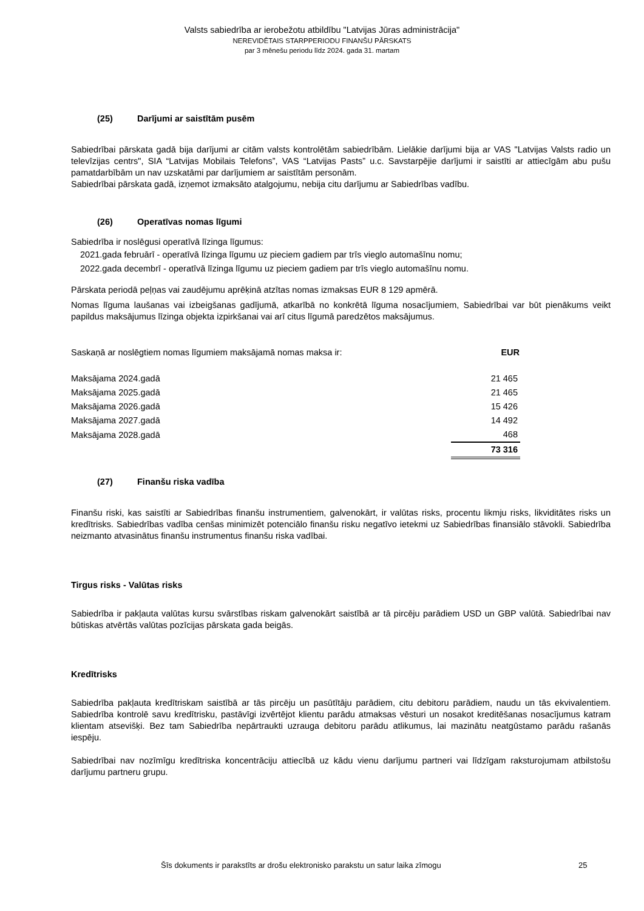Valsts sabiedrība ar ierobežotu atbildību "Latvijas Jūras administrācija"
NEREVIDĒTAIS STARPPERIODU FINANŠU PĀRSKATS
par 3 mēnešu periodu līdz 2024. gada 31. martam
(25) Darījumi ar saistītām pusēm
Sabiedrībai pārskata gadā bija darījumi ar citām valsts kontrolētām sabiedrībām. Lielākie darījumi bija ar VAS "Latvijas Valsts radio un televīzijas centrs", SIA “Latvijas Mobilais Telefons”, VAS “Latvijas Pasts” u.c. Savstarpējie darījumi ir saistīti ar attiecīgām abu pušu pamatdarbībām un nav uzskatāmi par darījumiem ar saistītām personām.
Sabiedrībai pārskata gadā, izņemot izmaksāto atalgojumu, nebija citu darījumu ar Sabiedrības vadību.
(26) Operatīvas nomas līgumi
Sabiedrība ir noslēgusi operatīvā līzinga līgumus:
2021.gada februārī - operatīvā līzinga līgumu uz pieciem gadiem par trīs vieglo automašīnu nomu;
2022.gada decembrī - operatīvā līzinga līgumu uz pieciem gadiem par trīs vieglo automašīnu nomu.
Pārskata periodā peļņas vai zaudējumu aprēķinā atzītas nomas izmaksas EUR 8 129 apmērā.
Nomas līguma laušanas vai izbeigšanas gadījumā, atkarībā no konkrētā līguma nosacījumiem, Sabiedrībai var būt pienākums veikt papildus maksājumus līzinga objekta izpirkšanai vai arī citus līgumā paredzētos maksājumus.
| Saskaņā ar noslēgtiem nomas līgumiem maksājamā nomas maksa ir: | EUR |
| Maksājama 2024.gadā | 21 465 |
| Maksājama 2025.gadā | 21 465 |
| Maksājama 2026.gadā | 15 426 |
| Maksājama 2027.gadā | 14 492 |
| Maksājama 2028.gadā | 468 |
| | 73 316 |
(27) Finanšu riska vadība
Finanšu riski, kas saistīti ar Sabiedrības finanšu instrumentiem, galvenokārt, ir valūtas risks, procentu likmju risks, likviditātes risks un kredītrisks. Sabiedrības vadība cenšas minimizēt potenciālo finanšu risku negatīvo ietekmi uz Sabiedrības finansiālo stāvokli. Sabiedrība neizmanto atvasinātus finanšu instrumentus finanšu riska vadībai.
Tirgus risks - Valūtas risks
Sabiedrība ir pakļauta valūtas kursu svārstības riskam galvenokārt saistībā ar tā pircēju parādiem USD un GBP valūtā. Sabiedrībai nav būtiskas atvērtās valūtas pozīcijas pārskata gada beigās.
Kredītrisks
Sabiedrība pakļauta kredītriskam saistībā ar tās pircēju un pasūtītāju parādiem, citu debitoru parādiem, naudu un tās ekvivalentiem. Sabiedrība kontrolē savu kredītrisku, pastāvīgi izvērtējot klientu parādu atmaksas vēsturi un nosakot kreditēšanas nosacījumus katram klientam atsevišķi. Bez tam Sabiedrība nepārtraukti uzrauga debitoru parādu atlikumus, lai mazinātu neatgūstamo parādu rašanās iespēju.
Sabiedrībai nav nozīmīgu kredītriska koncentrāciju attiecībā uz kādu vienu darījumu partneri vai līdzīgam raksturojumam atbilstošu darījumu partneru grupu.
Šīs dokuments ir parakstīts ar drošu elektronisko parakstu un satur laika zīmogu 25